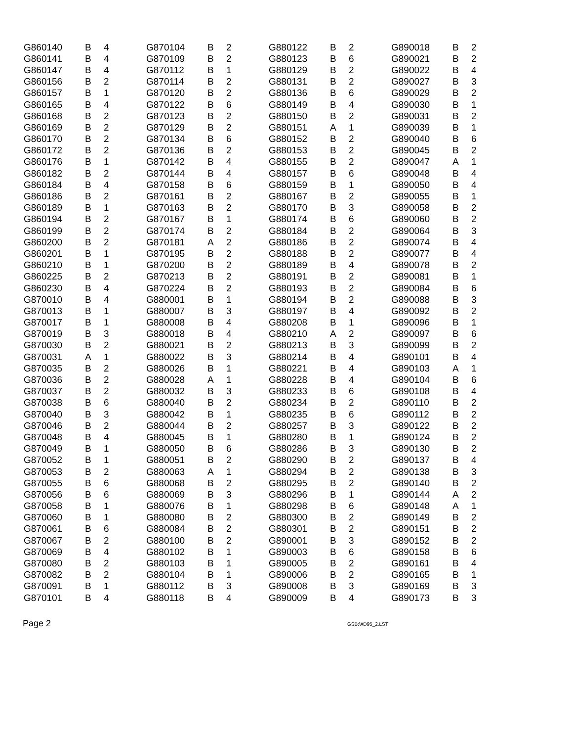| G860140 | B | 4 |
| G860141 | B | 4 |
| G860147 | B | 4 |
| G860156 | B | 2 |
| G860157 | B | 1 |
| G860165 | B | 4 |
| G860168 | B | 2 |
| G860169 | B | 2 |
| G860170 | B | 2 |
| G860172 | B | 2 |
| G860176 | B | 1 |
| G860182 | B | 2 |
| G860184 | B | 4 |
| G860186 | B | 2 |
| G860189 | B | 1 |
| G860194 | B | 2 |
| G860199 | B | 2 |
| G860200 | B | 2 |
| G860201 | B | 1 |
| G860210 | B | 1 |
| G860225 | B | 2 |
| G860230 | B | 4 |
| G870010 | B | 4 |
| G870013 | B | 1 |
| G870017 | B | 1 |
| G870019 | B | 3 |
| G870030 | B | 2 |
| G870031 | A | 1 |
| G870035 | B | 2 |
| G870036 | B | 2 |
| G870037 | B | 2 |
| G870038 | B | 6 |
| G870040 | B | 3 |
| G870046 | B | 2 |
| G870048 | B | 4 |
| G870049 | B | 1 |
| G870052 | B | 1 |
| G870053 | B | 2 |
| G870055 | B | 6 |
| G870056 | B | 6 |
| G870058 | B | 1 |
| G870060 | B | 1 |
| G870061 | B | 6 |
| G870067 | B | 2 |
| G870069 | B | 4 |
| G870080 | B | 2 |
| G870082 | B | 2 |
| G870091 | B | 1 |
| G870101 | B | 4 |
| G870104 | B | 2 |
| G870109 | B | 2 |
| G870112 | B | 1 |
| G870114 | B | 2 |
| G870120 | B | 2 |
| G870122 | B | 6 |
| G870123 | B | 2 |
| G870129 | B | 2 |
| G870134 | B | 6 |
| G870136 | B | 2 |
| G870142 | B | 4 |
| G870144 | B | 4 |
| G870158 | B | 6 |
| G870161 | B | 2 |
| G870163 | B | 2 |
| G870167 | B | 1 |
| G870174 | B | 2 |
| G870181 | A | 2 |
| G870195 | B | 2 |
| G870200 | B | 2 |
| G870213 | B | 2 |
| G870224 | B | 2 |
| G880001 | B | 1 |
| G880007 | B | 3 |
| G880008 | B | 4 |
| G880018 | B | 4 |
| G880021 | B | 2 |
| G880022 | B | 3 |
| G880026 | B | 1 |
| G880028 | A | 1 |
| G880032 | B | 3 |
| G880040 | B | 2 |
| G880042 | B | 1 |
| G880044 | B | 2 |
| G880045 | B | 1 |
| G880050 | B | 6 |
| G880051 | B | 2 |
| G880063 | A | 1 |
| G880068 | B | 2 |
| G880069 | B | 3 |
| G880076 | B | 1 |
| G880080 | B | 2 |
| G880084 | B | 2 |
| G880100 | B | 2 |
| G880102 | B | 1 |
| G880103 | B | 1 |
| G880104 | B | 1 |
| G880112 | B | 3 |
| G880118 | B | 4 |
| G880122 | B | 2 |
| G880123 | B | 6 |
| G880129 | B | 2 |
| G880131 | B | 2 |
| G880136 | B | 6 |
| G880149 | B | 4 |
| G880150 | B | 2 |
| G880151 | A | 1 |
| G880152 | B | 2 |
| G880153 | B | 2 |
| G880155 | B | 2 |
| G880157 | B | 6 |
| G880159 | B | 1 |
| G880167 | B | 2 |
| G880170 | B | 3 |
| G880174 | B | 6 |
| G880184 | B | 2 |
| G880186 | B | 2 |
| G880188 | B | 2 |
| G880189 | B | 4 |
| G880191 | B | 2 |
| G880193 | B | 2 |
| G880194 | B | 2 |
| G880197 | B | 4 |
| G880208 | B | 1 |
| G880210 | A | 2 |
| G880213 | B | 3 |
| G880214 | B | 4 |
| G880221 | B | 4 |
| G880228 | B | 4 |
| G880233 | B | 6 |
| G880234 | B | 2 |
| G880235 | B | 6 |
| G880257 | B | 3 |
| G880280 | B | 1 |
| G880286 | B | 3 |
| G880290 | B | 2 |
| G880294 | B | 2 |
| G880295 | B | 2 |
| G880296 | B | 1 |
| G880298 | B | 6 |
| G880300 | B | 2 |
| G880301 | B | 2 |
| G890001 | B | 3 |
| G890003 | B | 6 |
| G890005 | B | 2 |
| G890006 | B | 2 |
| G890008 | B | 3 |
| G890009 | B | 4 |
| G890018 | B | 2 |
| G890021 | B | 2 |
| G890022 | B | 4 |
| G890027 | B | 3 |
| G890029 | B | 2 |
| G890030 | B | 1 |
| G890031 | B | 2 |
| G890039 | B | 1 |
| G890040 | B | 6 |
| G890045 | B | 2 |
| G890047 | A | 1 |
| G890048 | B | 4 |
| G890050 | B | 4 |
| G890055 | B | 1 |
| G890058 | B | 2 |
| G890060 | B | 2 |
| G890064 | B | 3 |
| G890074 | B | 4 |
| G890077 | B | 4 |
| G890078 | B | 2 |
| G890081 | B | 1 |
| G890084 | B | 6 |
| G890088 | B | 3 |
| G890092 | B | 2 |
| G890096 | B | 1 |
| G890097 | B | 6 |
| G890099 | B | 2 |
| G890101 | B | 4 |
| G890103 | A | 1 |
| G890104 | B | 6 |
| G890108 | B | 4 |
| G890110 | B | 2 |
| G890112 | B | 2 |
| G890122 | B | 2 |
| G890124 | B | 2 |
| G890130 | B | 2 |
| G890137 | B | 4 |
| G890138 | B | 3 |
| G890140 | B | 2 |
| G890144 | A | 2 |
| G890148 | A | 1 |
| G890149 | B | 2 |
| G890151 | B | 2 |
| G890152 | B | 2 |
| G890158 | B | 6 |
| G890161 | B | 4 |
| G890165 | B | 1 |
| G890169 | B | 3 |
| G890173 | B | 3 |
Page 2
GSB:\#D95_2.LST